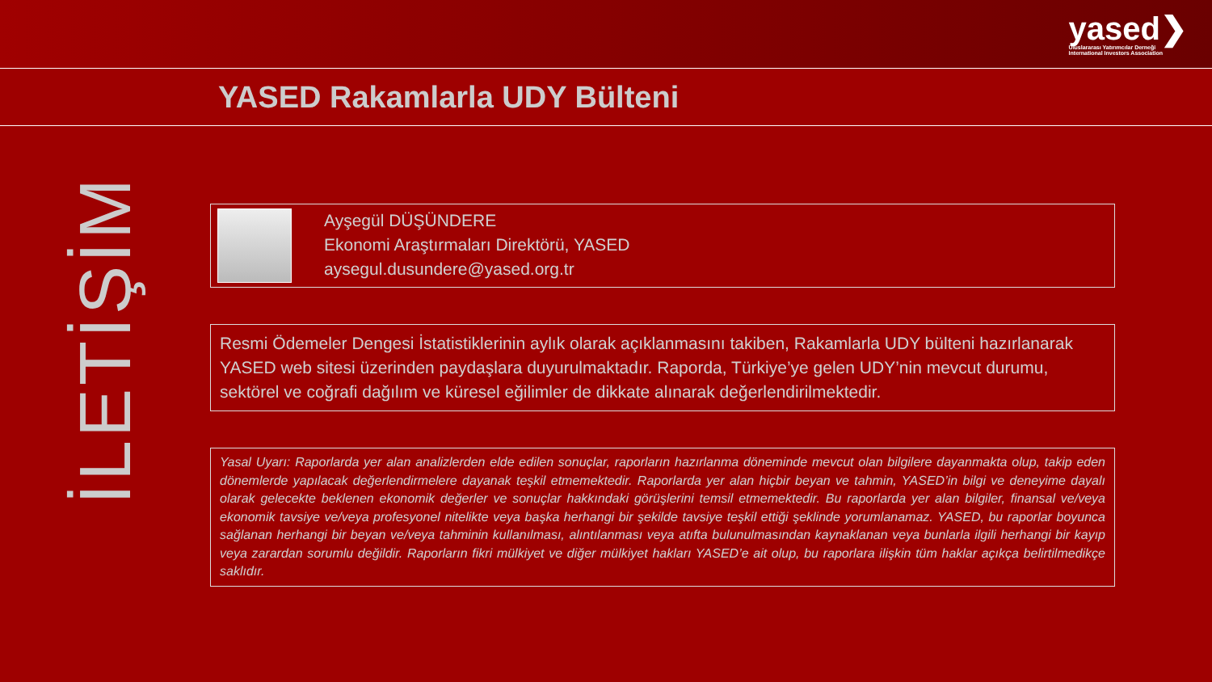yased❯
Uluslararası Yatırımcılar Derneği
International Investors Association
YASED Rakamlarla UDY Bülteni
İLETİŞİM
Ayşegül DÜŞÜNDERE
Ekonomi Araştırmaları Direktörü, YASED
aysegul.dusundere@yased.org.tr
Resmi Ödemeler Dengesi İstatistiklerinin aylık olarak açıklanmasını takiben, Rakamlarla UDY bülteni hazırlanarak YASED web sitesi üzerinden paydaşlara duyurulmaktadır. Raporda, Türkiye’ye gelen UDY’nin mevcut durumu, sektörel ve coğrafi dağılım ve küresel eğilimler de dikkate alınarak değerlendirilmektedir.
Yasal Uyarı: Raporlarda yer alan analizlerden elde edilen sonuçlar, raporların hazırlanma döneminde mevcut olan bilgilere dayanmakta olup, takip eden dönemlerde yapılacak değerlendirmelere dayanak teşkil etmemektedir. Raporlarda yer alan hiçbir beyan ve tahmin, YASED’in bilgi ve deneyime dayalı olarak gelecekte beklenen ekonomik değerler ve sonuçlar hakkındaki görüşlerini temsil etmemektedir. Bu raporlarda yer alan bilgiler, finansal ve/veya ekonomik tavsiye ve/veya profesyonel nitelikte veya başka herhangi bir şekilde tavsiye teşkil ettiği şeklinde yorumlanamaz. YASED, bu raporlar boyunca sağlanan herhangi bir beyan ve/veya tahminin kullanılması, alıntılanması veya atıfta bulunulmasından kaynaklanan veya bunlarla ilgili herhangi bir kayıp veya zarardan sorumlu değildir. Raporların fikri mülkiyet ve diğer mülkiyet hakları YASED’e ait olup, bu raporlara ilişkin tüm haklar açıkça belirtilmedikçe saklıdır.